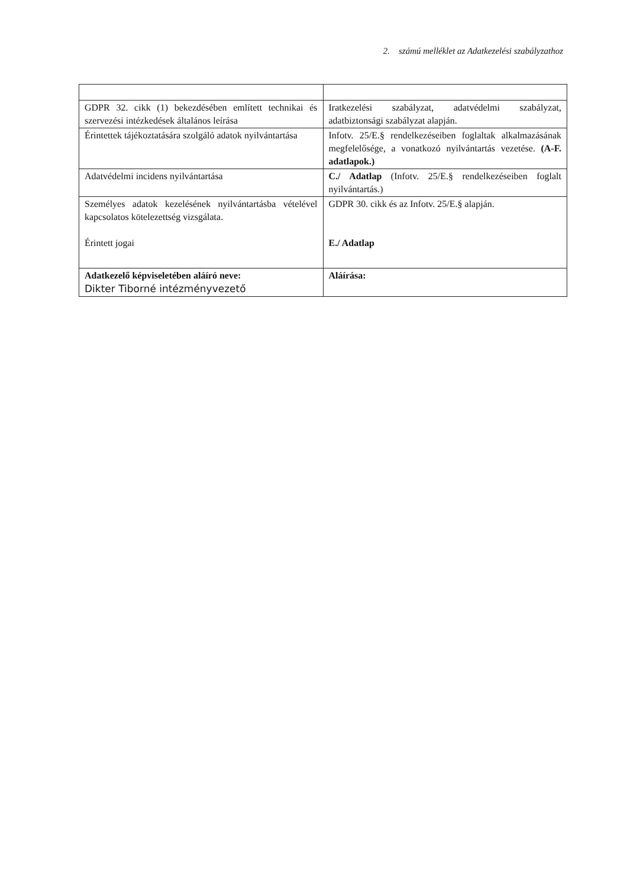2. számú melléklet az Adatkezelési szabályzathoz
| GDPR 32. cikk (1) bekezdésében említett technikai és szervezési intézkedések általános leírása | Iratkezelési szabályzat, adatvédelmi szabályzat, adatbiztonsági szabályzat alapján. |
| Érintettek tájékoztatására szolgáló adatok nyilvántartása | Infotv. 25/E.§ rendelkezéseiben foglaltak alkalmazásának megfelelősége, a vonatkozó nyilvántartás vezetése. (A-F. adatlapok.) |
| Adatvédelmi incidens nyilvántartása | C./ Adatlap (Infotv. 25/E.§ rendelkezéseiben foglalt nyilvántartás.) |
| Személyes adatok kezelésének nyilvántartásba vételével kapcsolatos kötelezettség vizsgálata. Érintett jogai | GDPR 30. cikk és az Infotv. 25/E.§ alapján. E./ Adatlap |
| Adatkezelő képviseletében aláíró neve: Dikter Tiborné intézményvezető | Aláírása: |